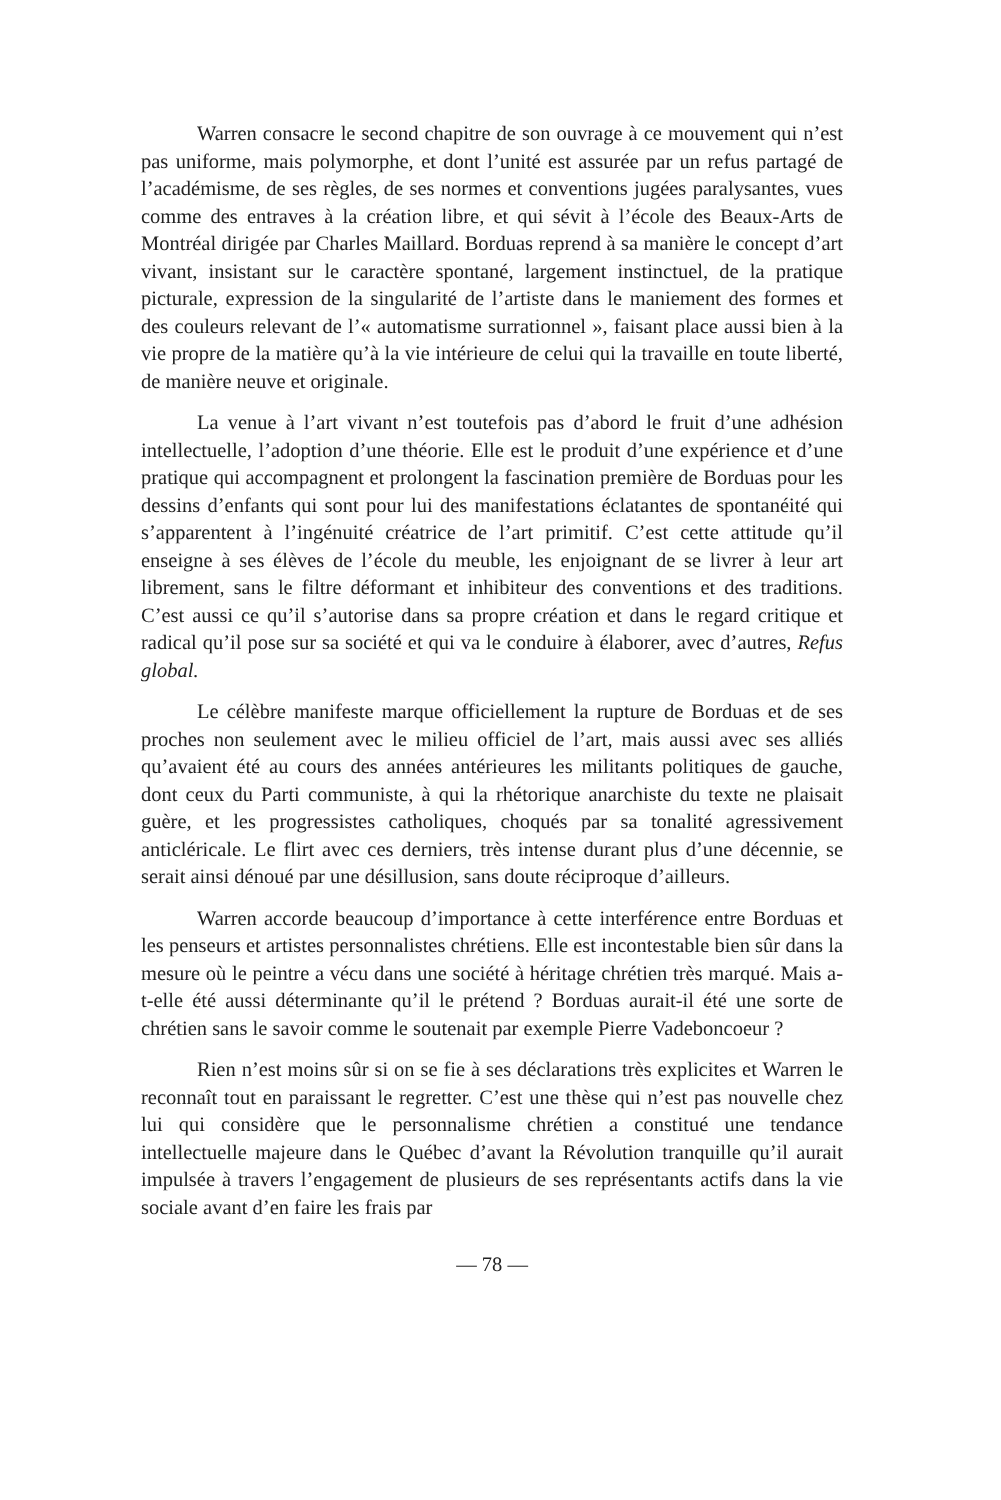Warren consacre le second chapitre de son ouvrage à ce mouvement qui n’est pas uniforme, mais polymorphe, et dont l’unité est assurée par un refus partagé de l’académisme, de ses règles, de ses normes et conventions jugées paralysantes, vues comme des entraves à la création libre, et qui sévit à l’école des Beaux-Arts de Montréal dirigée par Charles Maillard. Borduas reprend à sa manière le concept d’art vivant, insistant sur le caractère spontané, largement instinctuel, de la pratique picturale, expression de la singularité de l’artiste dans le maniement des formes et des couleurs relevant de l’« automatisme surrationnel », faisant place aussi bien à la vie propre de la matière qu’à la vie intérieure de celui qui la travaille en toute liberté, de manière neuve et originale.
La venue à l’art vivant n’est toutefois pas d’abord le fruit d’une adhésion intellectuelle, l’adoption d’une théorie. Elle est le produit d’une expérience et d’une pratique qui accompagnent et prolongent la fascination première de Borduas pour les dessins d’enfants qui sont pour lui des manifestations éclatantes de spontanéité qui s’apparentent à l’ingénuité créatrice de l’art primitif. C’est cette attitude qu’il enseigne à ses élèves de l’école du meuble, les enjoignant de se livrer à leur art librement, sans le filtre déformant et inhibiteur des conventions et des traditions. C’est aussi ce qu’il s’autorise dans sa propre création et dans le regard critique et radical qu’il pose sur sa société et qui va le conduire à élaborer, avec d’autres, Refus global.
Le célèbre manifeste marque officiellement la rupture de Borduas et de ses proches non seulement avec le milieu officiel de l’art, mais aussi avec ses alliés qu’avaient été au cours des années antérieures les militants politiques de gauche, dont ceux du Parti communiste, à qui la rhétorique anarchiste du texte ne plaisait guère, et les progressistes catholiques, choqués par sa tonalité agressivement anticléricale. Le flirt avec ces derniers, très intense durant plus d’une décennie, se serait ainsi dénoué par une désillusion, sans doute réciproque d’ailleurs.
Warren accorde beaucoup d’importance à cette interférence entre Borduas et les penseurs et artistes personnalistes chrétiens. Elle est incontestable bien sûr dans la mesure où le peintre a vécu dans une société à héritage chrétien très marqué. Mais a-t-elle été aussi déterminante qu’il le prétend ? Borduas aurait-il été une sorte de chrétien sans le savoir comme le soutenait par exemple Pierre Vadeboncoeur ?
Rien n’est moins sûr si on se fie à ses déclarations très explicites et Warren le reconnaît tout en paraissant le regretter. C’est une thèse qui n’est pas nouvelle chez lui qui considère que le personnalisme chrétien a constitué une tendance intellectuelle majeure dans le Québec d’avant la Révolution tranquille qu’il aurait impulsée à travers l’engagement de plusieurs de ses représentants actifs dans la vie sociale avant d’en faire les frais par
— 78 —